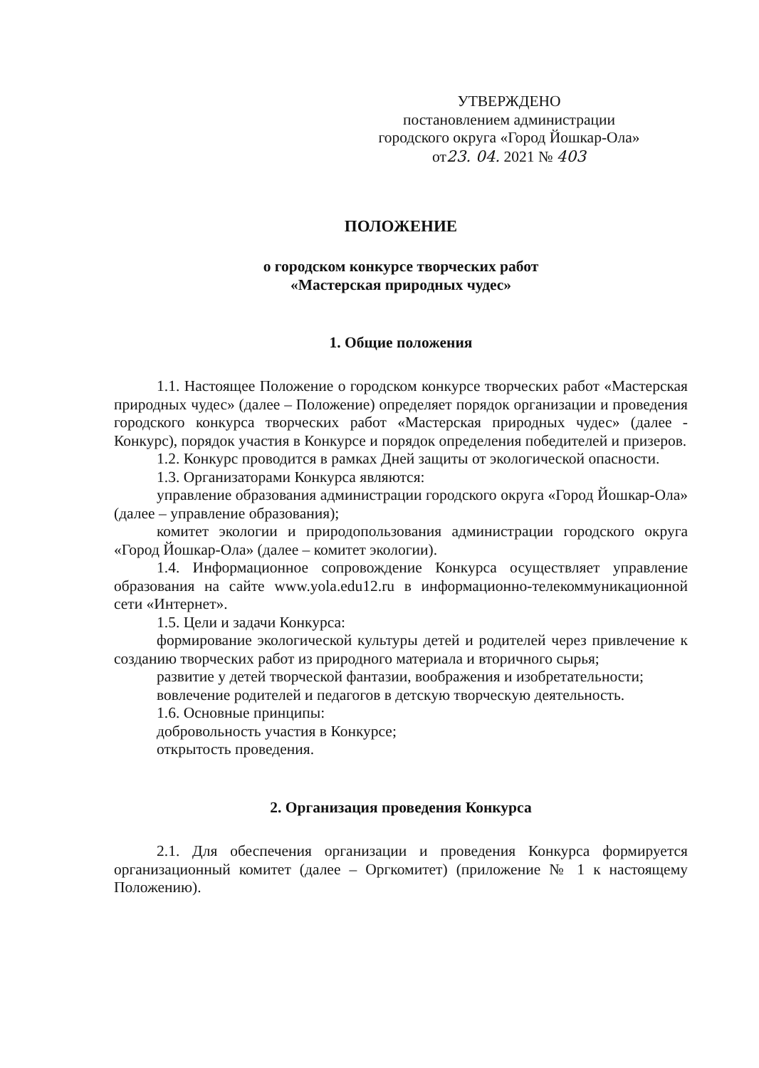УТВЕРЖДЕНО
постановлением администрации
городского округа «Город Йошкар-Ола»
от23. 04. 2021 № 403
ПОЛОЖЕНИЕ
о городском конкурсе творческих работ
«Мастерская природных чудес»
1. Общие положения
1.1. Настоящее Положение о городском конкурсе творческих работ «Мастерская природных чудес» (далее – Положение) определяет порядок организации и проведения городского конкурса творческих работ «Мастерская природных чудес» (далее - Конкурс), порядок участия в Конкурсе и порядок определения победителей и призеров.
1.2. Конкурс проводится в рамках Дней защиты от экологической опасности.
1.3. Организаторами Конкурса являются:
управление образования администрации городского округа «Город Йошкар-Ола» (далее – управление образования);
комитет экологии и природопользования администрации городского округа «Город Йошкар-Ола» (далее – комитет экологии).
1.4. Информационное сопровождение Конкурса осуществляет управление образования на сайте www.yola.edu12.ru в информационно-телекоммуникационной сети «Интернет».
1.5. Цели и задачи Конкурса:
формирование экологической культуры детей и родителей через привлечение к созданию творческих работ из природного материала и вторичного сырья;
развитие у детей творческой фантазии, воображения и изобретательности;
вовлечение родителей и педагогов в детскую творческую деятельность.
1.6. Основные принципы:
добровольность участия в Конкурсе;
открытость проведения.
2. Организация проведения Конкурса
2.1. Для обеспечения организации и проведения Конкурса формируется организационный комитет (далее – Оргкомитет) (приложение № 1 к настоящему Положению).